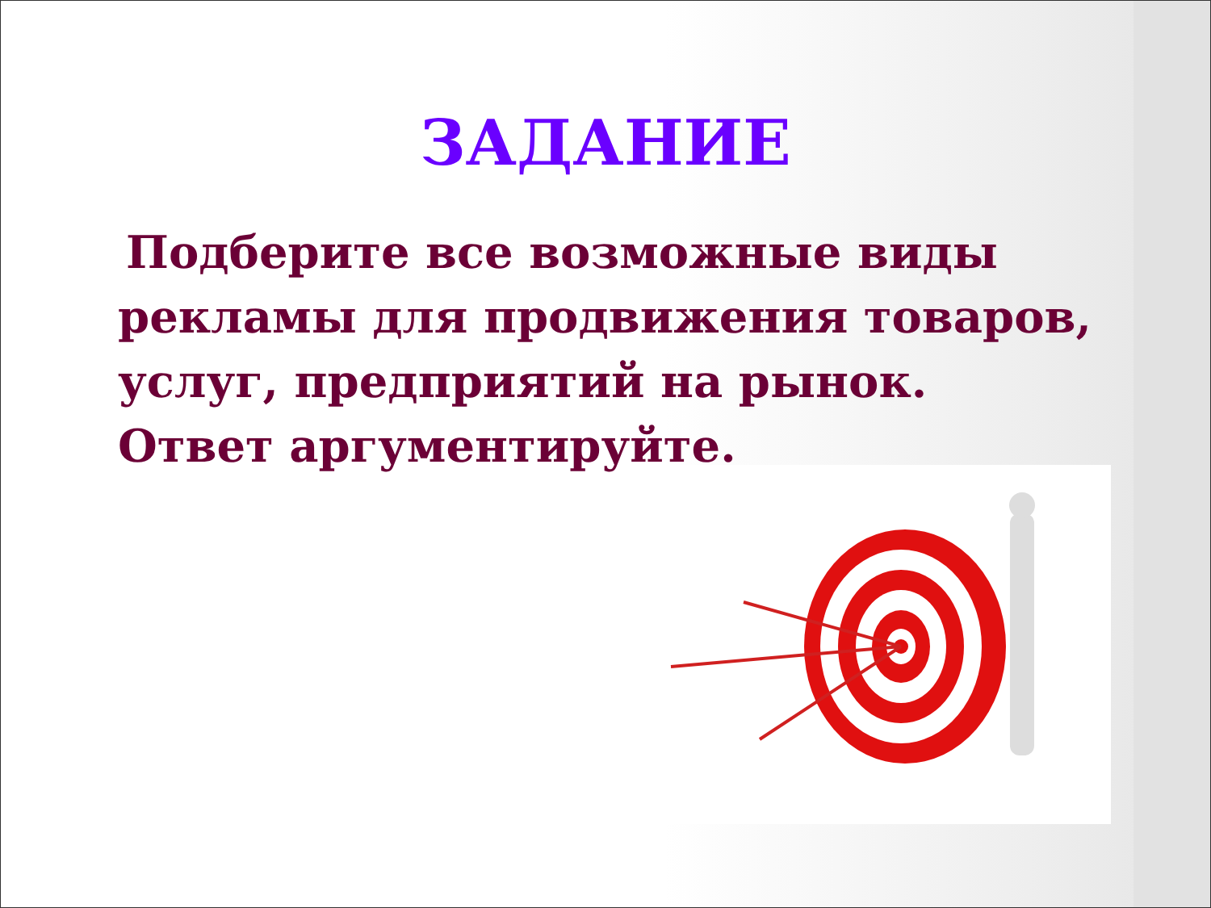ЗАДАНИЕ
Подберите все возможные виды рекламы для продвижения товаров, услуг, предприятий на рынок. Ответ аргументируйте.